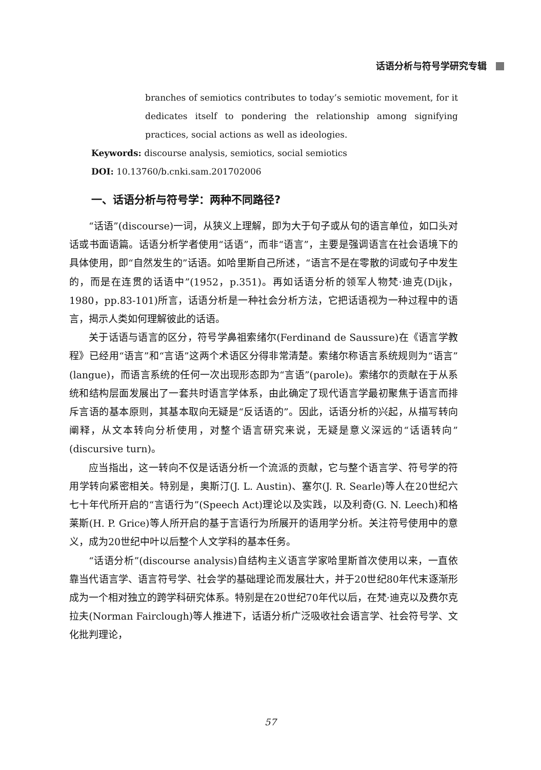话语分析与符号学研究专辑
branches of semiotics contributes to today’s semiotic movement, for it dedicates itself to pondering the relationship among signifying practices, social actions as well as ideologies.
Keywords: discourse analysis, semiotics, social semiotics
DOI: 10.13760/b.cnki.sam.201702006
一、话语分析与符号学：两种不同路径?
“话语”(discourse)一词，从狭义上理解，即为大于句子或从句的语言单位，如口头对话或书面语篇。话语分析学者使用“话语”，而非“语言”，主要是强调语言在社会语境下的具体使用，即“自然发生的”话语。如哈里斯自己所述，“语言不是在零散的词或句子中发生的，而是在连贯的话语中”(1952，p.351)。再如话语分析的领军人物梵·迪克(Dijk，1980，pp.83-101)所言，话语分析是一种社会分析方法，它把话语视为一种过程中的语言，揭示人类如何理解彼此的话语。
关于话语与语言的区分，符号学鼻祖索绪尔(Ferdinand de Saussure)在《语言学教程》已经用“语言”和“言语”这两个术语区分得非常清楚。索绪尔称语言系统规则为“语言”(langue)，而语言系统的任何一次出现形态即为“言语”(parole)。索绪尔的贡献在于从系统和结构层面发展出了一套共时语言学体系，由此确定了现代语言学最初聚焦于语言而排斥言语的基本原则，其基本取向无疑是“反话语的”。因此，话语分析的兴起，从描写转向阐释，从文本转向分析使用，对整个语言研究来说，无疑是意义深远的“话语转向”(discursive turn)。
应当指出，这一转向不仅是话语分析一个流派的贡献，它与整个语言学、符号学的符用学转向紧密相关。特别是，奥斯汀(J. L. Austin)、塞尔(J. R. Searle)等人在20世纪六七十年代所开启的“言语行为”(Speech Act)理论以及实践，以及利奇(G. N. Leech)和格莱斯(H. P. Grice)等人所开启的基于言语行为所展开的语用学分析。关注符号使用中的意义，成为20世纪中叶以后整个人文学科的基本任务。
“话语分析”(discourse analysis)自结构主义语言学家哈里斯首次使用以来，一直依靠当代语言学、语言符号学、社会学的基础理论而发展壮大，并于20世纪80年代末逐渐形成为一个相对独立的跨学科研究体系。特别是在20世纪70年代以后，在梵·迪克以及费尔克拉夫(Norman Fairclough)等人推进下，话语分析广泛吸收社会语言学、社会符号学、文化批判理论，
57